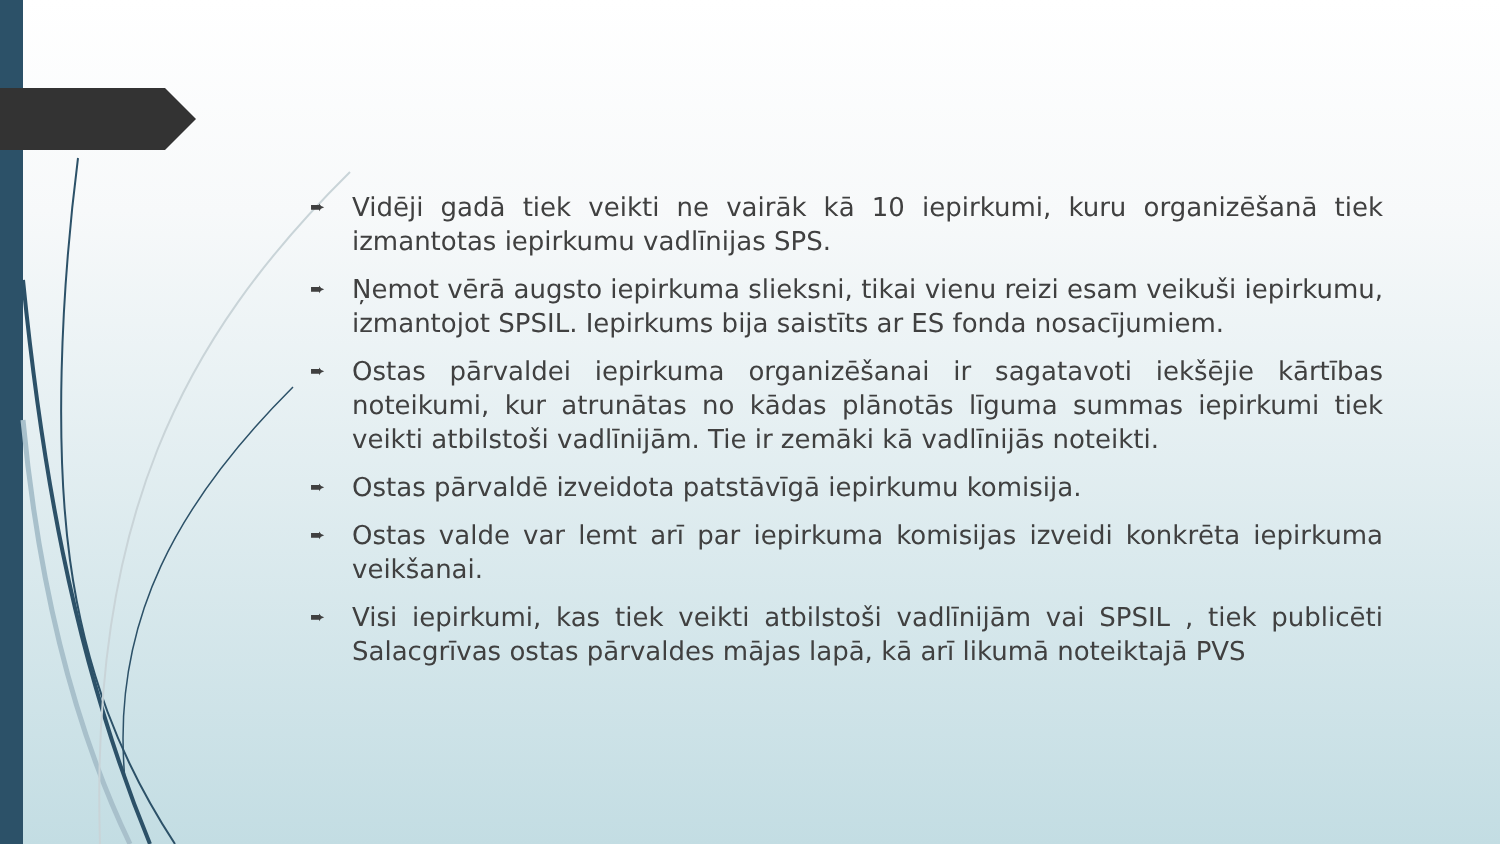➨ Vidēji gadā tiek veikti ne vairāk kā 10 iepirkumi, kuru organizēšanā tiek izmantotas iepirkumu vadlīnijas SPS.
➨ Ņemot vērā augsto iepirkuma slieksni, tikai vienu reizi esam veikuši iepirkumu, izmantojot SPSIL. Iepirkums bija saistīts ar ES fonda nosacījumiem.
➨ Ostas pārvaldei iepirkuma organizēšanai ir sagatavoti iekšējie kārtības noteikumi, kur atrunātas no kādas plānotās līguma summas iepirkumi tiek veikti atbilstoši vadlīnijām. Tie ir zemāki kā vadlīnijās noteikti.
➨ Ostas pārvaldē izveidota patstāvīgā iepirkumu komisija.
➨ Ostas valde var lemt arī par iepirkuma komisijas izveidi konkrēta iepirkuma veikšanai.
➨ Visi iepirkumi, kas tiek veikti atbilstoši vadlīnijām vai SPSIL , tiek publicēti Salacgrīvas ostas pārvaldes mājas lapā, kā arī likumā noteiktajā PVS